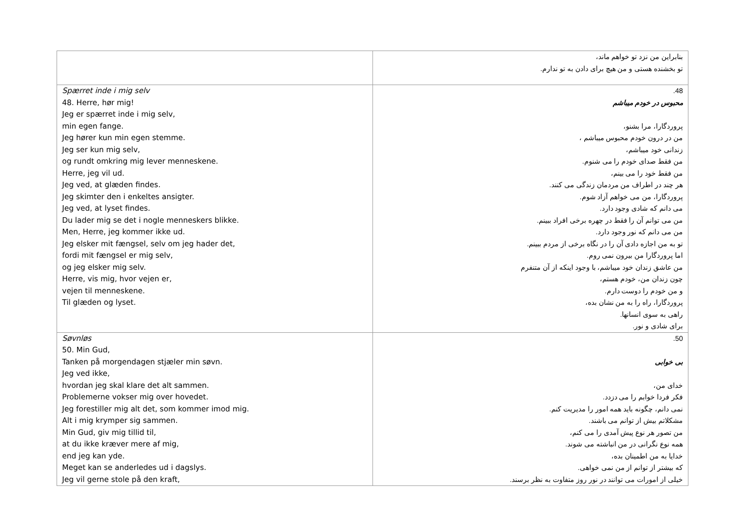| | بنابراین من نزد تو خواهم ماند، تو بخشنده هستی و من هیچ برای دادن به تو ندارم. |
| Spærret inde i mig selv 48. Herre, hør mig! Jeg er spærret inde i mig selv, min egen fange. Jeg hører kun min egen stemme. Jeg ser kun mig selv, og rundt omkring mig lever menneskene. Herre, jeg vil ud. Jeg ved, at glæden findes. Jeg skimter den i enkeltes ansigter. Jeg ved, at lyset findes. Du lader mig se det i nogle menneskers blikke. Men, Herre, jeg kommer ikke ud. Jeg elsker mit fængsel, selv om jeg hader det, fordi mit fængsel er mig selv, og jeg elsker mig selv. Herre, vis mig, hvor vejen er, vejen til menneskene. Til glæden og lyset. | 48. محبوس در خودم میباشم پروردگارا، مرا بشنو، من در درون خودم محبوس میباشم ، زندانی خود میباشم، من فقط صدای خودم را می شنوم. من فقط خود را می بینم، هر چند در اطراف من مردمان زندگی می کنند. پروردگارا، من می خواهم آزاد شوم. می دانم که شادی وجود دارد. من می توانم آن را فقط در چهره برخی افراد ببینم. من می دانم که نور وجود دارد. تو به من اجازه دادی آن را در نگاه برخی از مردم ببینم. اما پروردگارا من بیرون نمی روم. من عاشق زندان خود میباشم، با وجود اینکه از آن متنفرم چون زندان من، خودم هستم، و من خودم را دوست دارم. پروردگارا، راه را به من نشان بده، راهی به سوی انسانها. برای شادی و نور. |
| Søvnløs 50. Min Gud, Tanken på morgendagen stjæler min søvn. Jeg ved ikke, hvordan jeg skal klare det alt sammen. Problemerne vokser mig over hovedet. Jeg forestiller mig alt det, som kommer imod mig. Alt i mig krymper sig sammen. Min Gud, giv mig tillid til, at du ikke kræver mere af mig, end jeg kan yde. Meget kan se anderledes ud i dagslys. Jeg vil gerne stole på den kraft, | 50. بی خوابی خدای من، فکر فردا خوابم را می دزدد. نمی دانم، چگونه باید همه امور را مدیریت کنم. مشکلاتم بیش از توانم می باشند. من تصور هر نوع پیش آمدی را می کنم، همه نوع نگرانی در من انباشته می شوند. خدایا به من اطمینان بده، که بیشتر از توانم از من نمی خواهی. خیلی از امورات می توانند در نور روز متفاوت به نظر برسند. |